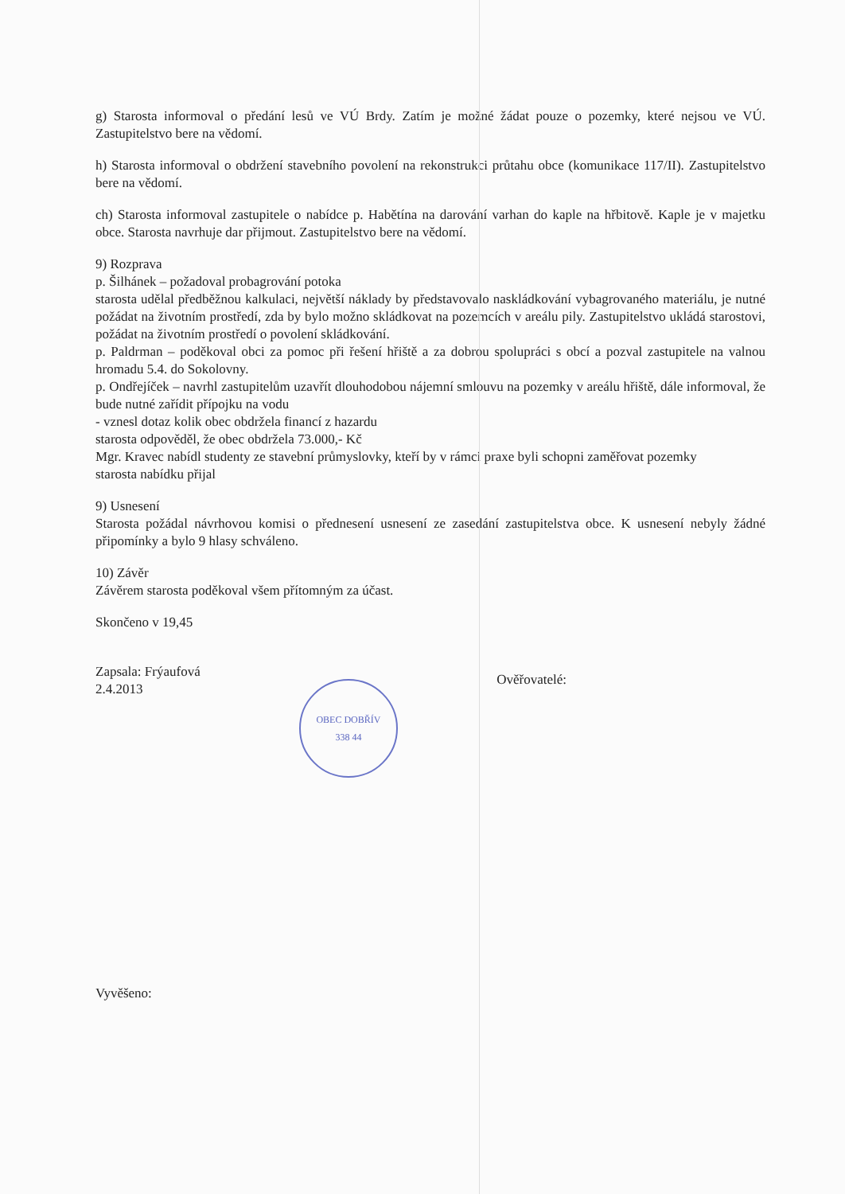g) Starosta informoval o předání lesů ve VÚ Brdy. Zatím je možné žádat pouze o pozemky, které nejsou ve VÚ. Zastupitelstvo bere na vědomí.
h) Starosta informoval o obdržení stavebního povolení na rekonstrukci průtahu obce (komunikace 117/II). Zastupitelstvo bere na vědomí.
ch) Starosta informoval zastupitele o nabídce p. Habětína na darování varhan do kaple na hřbitově. Kaple je v majetku obce. Starosta navrhuje dar přijmout. Zastupitelstvo bere na vědomí.
9) Rozprava
p. Šilhánek – požadoval probagrování potoka
starosta udělal předběžnou kalkulaci, největší náklady by představovalo naskládkování vybagrovaného materiálu, je nutné požádat na životním prostředí, zda by bylo možno skládkovat na pozemcích v areálu pily. Zastupitelstvo ukládá starostovi, požádat na životním prostředí o povolení skládkování.
p. Paldrman – poděkoval obci za pomoc při řešení hřiště a za dobrou spolupráci s obcí a pozval zastupitele na valnou hromadu 5.4. do Sokolovny.
p. Ondřejíček – navrhl zastupitelům uzavřít dlouhodobou nájemní smlouvu na pozemky v areálu hřiště, dále informoval, že bude nutné zařídit přípojku na vodu
- vznesl dotaz kolik obec obdržela financí z hazardu
starosta odpověděl, že obec obdržela 73.000,- Kč
Mgr. Kravec nabídl studenty ze stavební průmyslovky, kteří by v rámci praxe byli schopni zaměřovat pozemky
starosta nabídku přijal
9) Usnesení
Starosta požádal návrhovou komisi o přednesení usnesení ze zasedání zastupitelstva obce. K usnesení nebyly žádné připomínky a bylo 9 hlasy schváleno.
10) Závěr
Závěrem starosta poděkoval všem přítomným za účast.
Skončeno v 19,45
Zapsala: Frýaufová
2.4.2013
OBEC DOBŘÍV
338 44
Ověřovatelé:
Vyvěšeno: